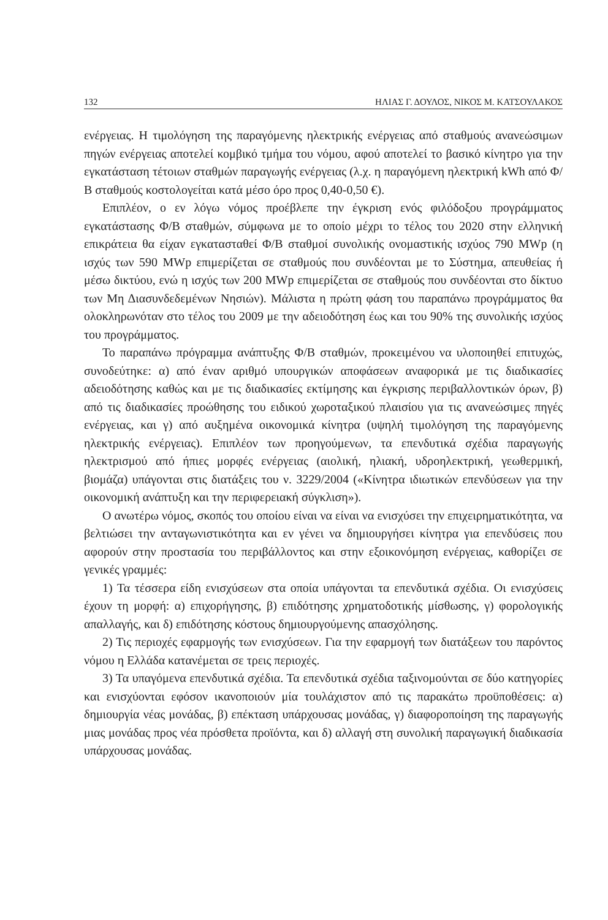132 ΗΛΙΑΣ Γ. ΔΟΥΛΟΣ, ΝΙΚΟΣ Μ. ΚΑΤΣΟΥΛΑΚΟΣ
ενέργειας. Η τιμολόγηση της παραγόμενης ηλεκτρικής ενέργειας από σταθμούς ανανεώσιμων πηγών ενέργειας αποτελεί κομβικό τμήμα του νόμου, αφού αποτελεί το βασικό κίνητρο για την εγκατάσταση τέτοιων σταθμών παραγωγής ενέργειας (λ.χ. η παραγόμενη ηλεκτρική kWh από Φ/Β σταθμούς κοστολογείται κατά μέσο όρο προς 0,40-0,50 €).
Επιπλέον, ο εν λόγω νόμος προέβλεπε την έγκριση ενός φιλόδοξου προγράμματος εγκατάστασης Φ/Β σταθμών, σύμφωνα με το οποίο μέχρι το τέλος του 2020 στην ελληνική επικράτεια θα είχαν εγκατασταθεί Φ/Β σταθμοί συνολικής ονομαστικής ισχύος 790 MWp (η ισχύς των 590 MWp επιμερίζεται σε σταθμούς που συνδέονται με το Σύστημα, απευθείας ή μέσω δικτύου, ενώ η ισχύς των 200 MWp επιμερίζεται σε σταθμούς που συνδέονται στο δίκτυο των Μη Διασυνδεδεμένων Νησιών). Μάλιστα η πρώτη φάση του παραπάνω προγράμματος θα ολοκληρωνόταν στο τέλος του 2009 με την αδειοδότηση έως και του 90% της συνολικής ισχύος του προγράμματος.
Το παραπάνω πρόγραμμα ανάπτυξης Φ/Β σταθμών, προκειμένου να υλοποιηθεί επιτυχώς, συνοδεύτηκε: α) από έναν αριθμό υπουργικών αποφάσεων αναφορικά με τις διαδικασίες αδειοδότησης καθώς και με τις διαδικασίες εκτίμησης και έγκρισης περιβαλλοντικών όρων, β) από τις διαδικασίες προώθησης του ειδικού χωροταξικού πλαισίου για τις ανανεώσιμες πηγές ενέργειας, και γ) από αυξημένα οικονομικά κίνητρα (υψηλή τιμολόγηση της παραγόμενης ηλεκτρικής ενέργειας). Επιπλέον των προηγούμενων, τα επενδυτικά σχέδια παραγωγής ηλεκτρισμού από ήπιες μορφές ενέργειας (αιολική, ηλιακή, υδροηλεκτρική, γεωθερμική, βιομάζα) υπάγονται στις διατάξεις του ν. 3229/2004 («Κίνητρα ιδιωτικών επενδύσεων για την οικονομική ανάπτυξη και την περιφερειακή σύγκλιση»).
Ο ανωτέρω νόμος, σκοπός του οποίου είναι να είναι να ενισχύσει την επιχειρηματικότητα, να βελτιώσει την ανταγωνιστικότητα και εν γένει να δημιουργήσει κίνητρα για επενδύσεις που αφορούν στην προστασία του περιβάλλοντος και στην εξοικονόμηση ενέργειας, καθορίζει σε γενικές γραμμές:
1) Τα τέσσερα είδη ενισχύσεων στα οποία υπάγονται τα επενδυτικά σχέδια. Οι ενισχύσεις έχουν τη μορφή: α) επιχορήγησης, β) επιδότησης χρηματοδοτικής μίσθωσης, γ) φορολογικής απαλλαγής, και δ) επιδότησης κόστους δημιουργούμενης απασχόλησης.
2) Τις περιοχές εφαρμογής των ενισχύσεων. Για την εφαρμογή των διατάξεων του παρόντος νόμου η Ελλάδα κατανέμεται σε τρεις περιοχές.
3) Τα υπαγόμενα επενδυτικά σχέδια. Τα επενδυτικά σχέδια ταξινομούνται σε δύο κατηγορίες και ενισχύονται εφόσον ικανοποιούν μία τουλάχιστον από τις παρακάτω προϋποθέσεις: α) δημιουργία νέας μονάδας, β) επέκταση υπάρχουσας μονάδας, γ) διαφοροποίηση της παραγωγής μιας μονάδας προς νέα πρόσθετα προϊόντα, και δ) αλλαγή στη συνολική παραγωγική διαδικασία υπάρχουσας μονάδας.